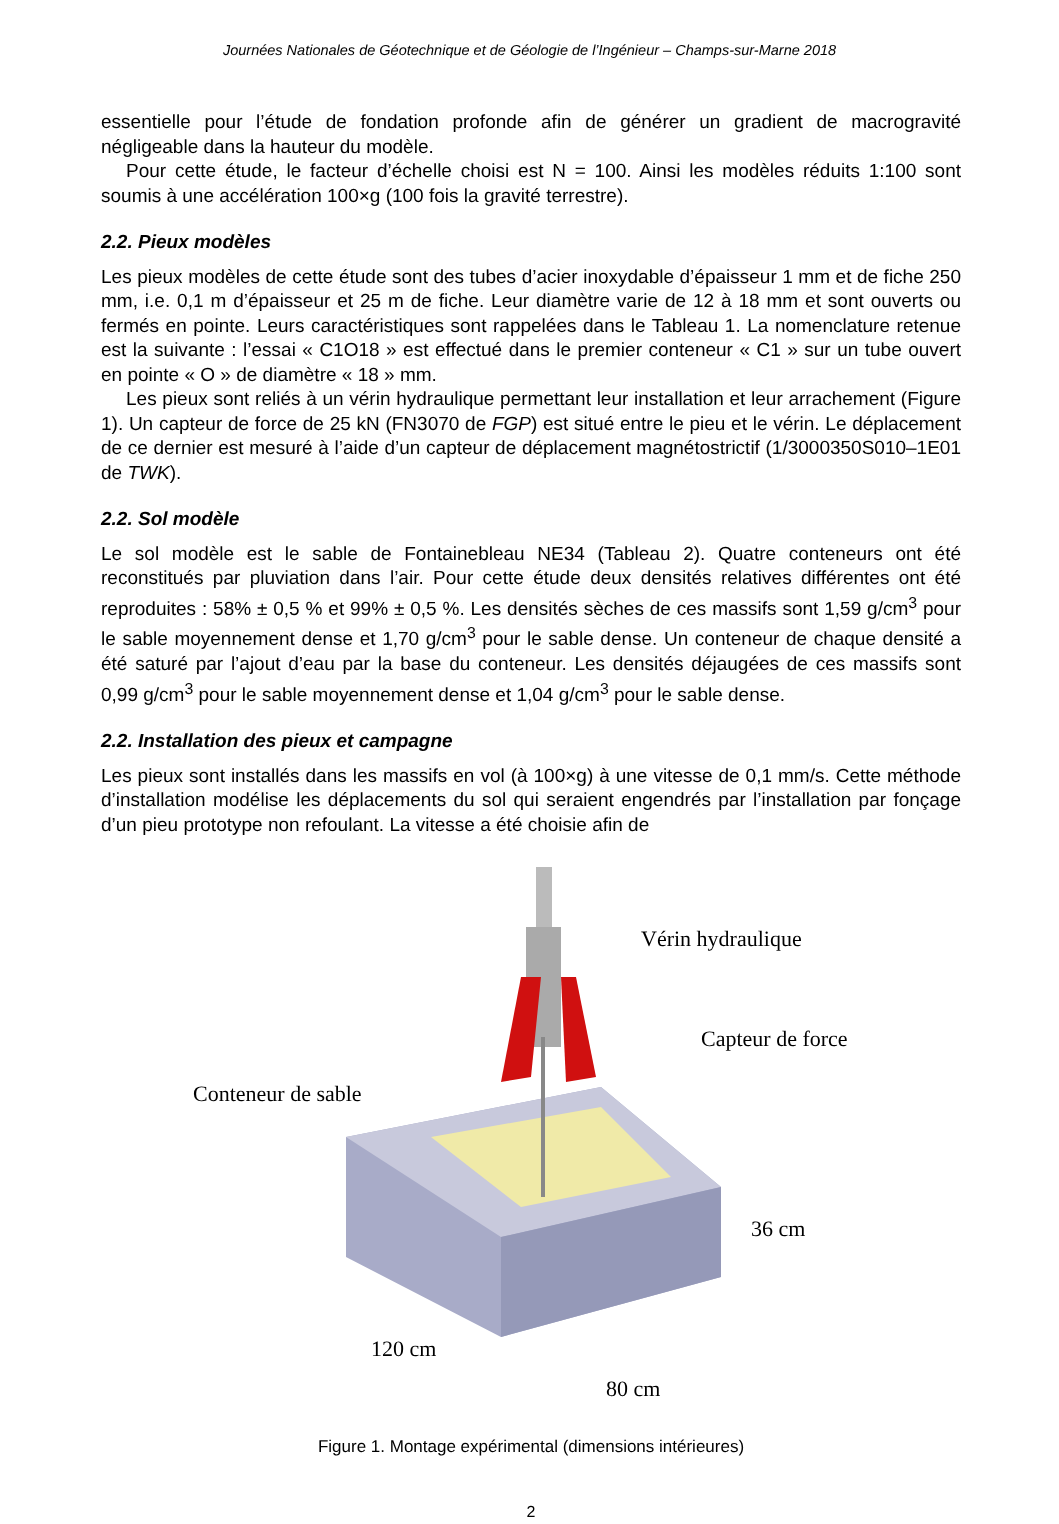Journées Nationales de Géotechnique et de Géologie de l’Ingénieur – Champs-sur-Marne 2018
essentielle pour l’étude de fondation profonde afin de générer un gradient de macrogravité négligeable dans la hauteur du modèle.
Pour cette étude, le facteur d’échelle choisi est N = 100. Ainsi les modèles réduits 1:100 sont soumis à une accélération 100×g (100 fois la gravité terrestre).
2.2. Pieux modèles
Les pieux modèles de cette étude sont des tubes d’acier inoxydable d’épaisseur 1 mm et de fiche 250 mm, i.e. 0,1 m d’épaisseur et 25 m de fiche. Leur diamètre varie de 12 à 18 mm et sont ouverts ou fermés en pointe. Leurs caractéristiques sont rappelées dans le Tableau 1. La nomenclature retenue est la suivante : l’essai « C1O18 » est effectué dans le premier conteneur « C1 » sur un tube ouvert en pointe « O » de diamètre « 18 » mm.
Les pieux sont reliés à un vérin hydraulique permettant leur installation et leur arrachement (Figure 1). Un capteur de force de 25 kN (FN3070 de FGP) est situé entre le pieu et le vérin. Le déplacement de ce dernier est mesuré à l’aide d’un capteur de déplacement magnétostrictif (1/3000350S010–1E01 de TWK).
2.2. Sol modèle
Le sol modèle est le sable de Fontainebleau NE34 (Tableau 2). Quatre conteneurs ont été reconstitués par pluviation dans l’air. Pour cette étude deux densités relatives différentes ont été reproduites : 58% ± 0,5 % et 99% ± 0,5 %. Les densités sèches de ces massifs sont 1,59 g/cm<sup>3</sup> pour le sable moyennement dense et 1,70 g/cm<sup>3</sup> pour le sable dense. Un conteneur de chaque densité a été saturé par l’ajout d’eau par la base du conteneur. Les densités déjaugées de ces massifs sont 0,99 g/cm<sup>3</sup> pour le sable moyennement dense et 1,04 g/cm<sup>3</sup> pour le sable dense.
2.2. Installation des pieux et campagne
Les pieux sont installés dans les massifs en vol (à 100×g) à une vitesse de 0,1 mm/s. Cette méthode d’installation modélise les déplacements du sol qui seraient engendrés par l’installation par fonçage d’un pieu prototype non refoulant. La vitesse a été choisie afin de
Vérin hydraulique
Capteur de force
Conteneur de sable
36 cm
120 cm
80 cm
Figure 1. Montage expérimental (dimensions intérieures)
2